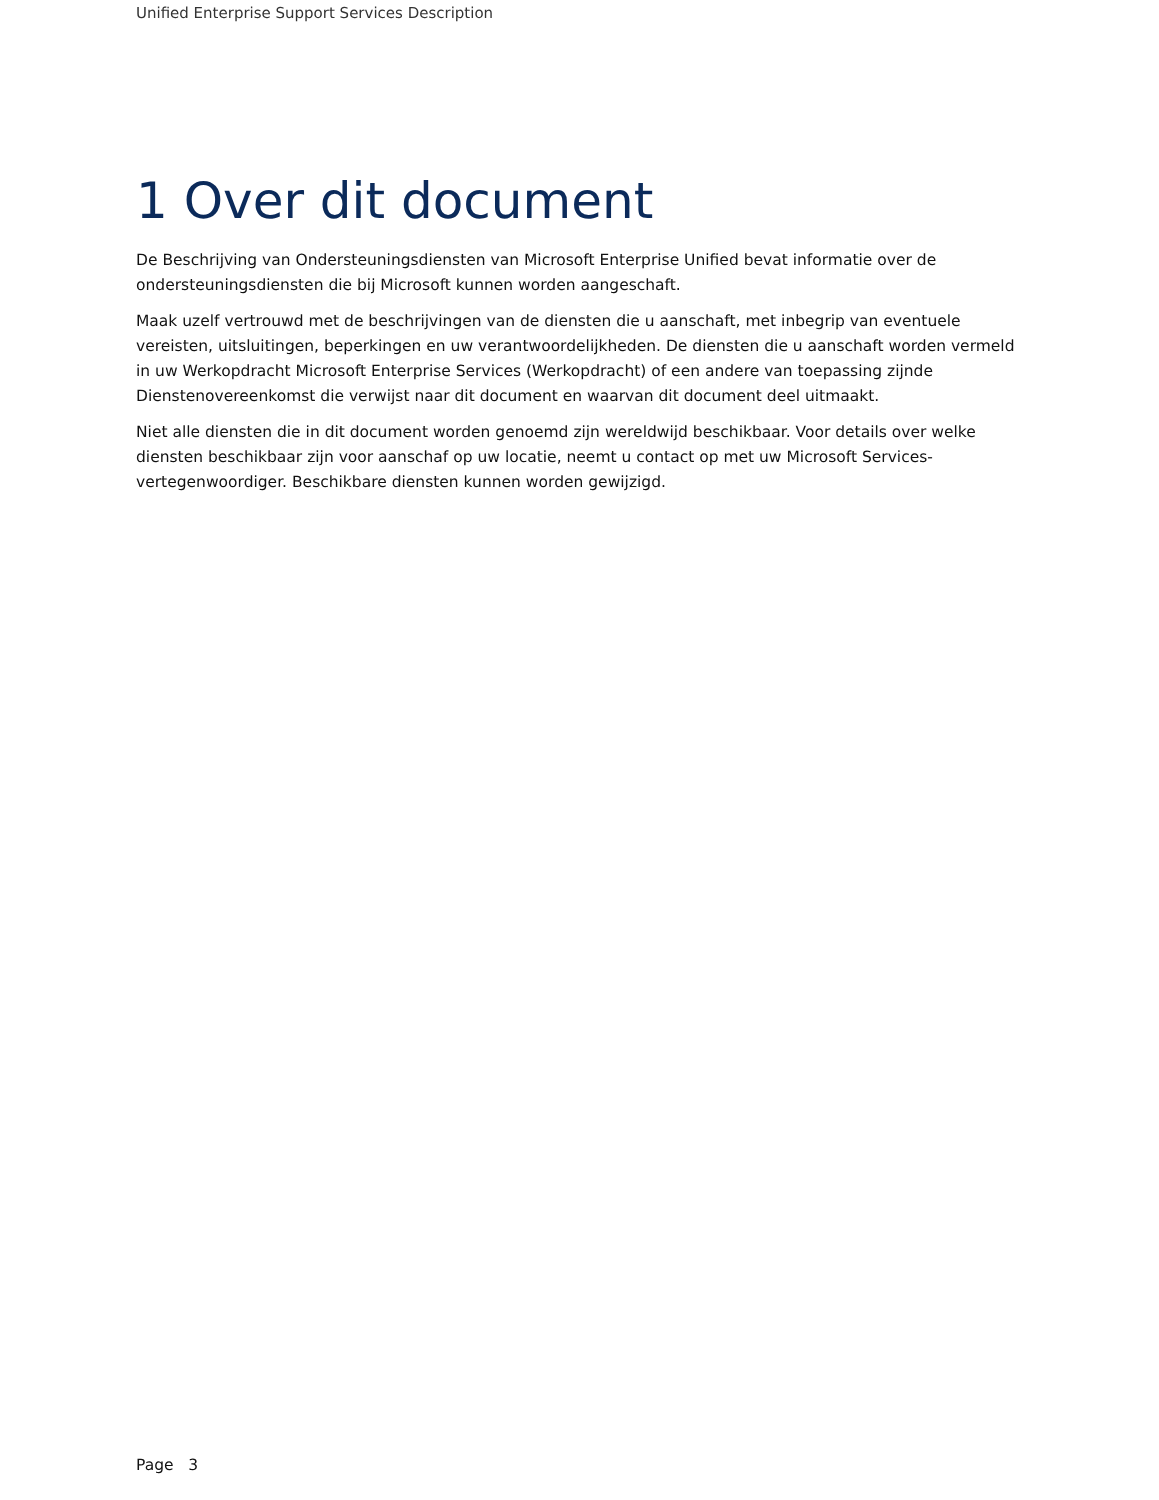Unified Enterprise Support Services Description
1 Over dit document
De Beschrijving van Ondersteuningsdiensten van Microsoft Enterprise Unified bevat informatie over de ondersteuningsdiensten die bij Microsoft kunnen worden aangeschaft.
Maak uzelf vertrouwd met de beschrijvingen van de diensten die u aanschaft, met inbegrip van eventuele vereisten, uitsluitingen, beperkingen en uw verantwoordelijkheden. De diensten die u aanschaft worden vermeld in uw Werkopdracht Microsoft Enterprise Services (Werkopdracht) of een andere van toepassing zijnde Dienstenovereenkomst die verwijst naar dit document en waarvan dit document deel uitmaakt.
Niet alle diensten die in dit document worden genoemd zijn wereldwijd beschikbaar. Voor details over welke diensten beschikbaar zijn voor aanschaf op uw locatie, neemt u contact op met uw Microsoft Services-vertegenwoordiger. Beschikbare diensten kunnen worden gewijzigd.
Page 3